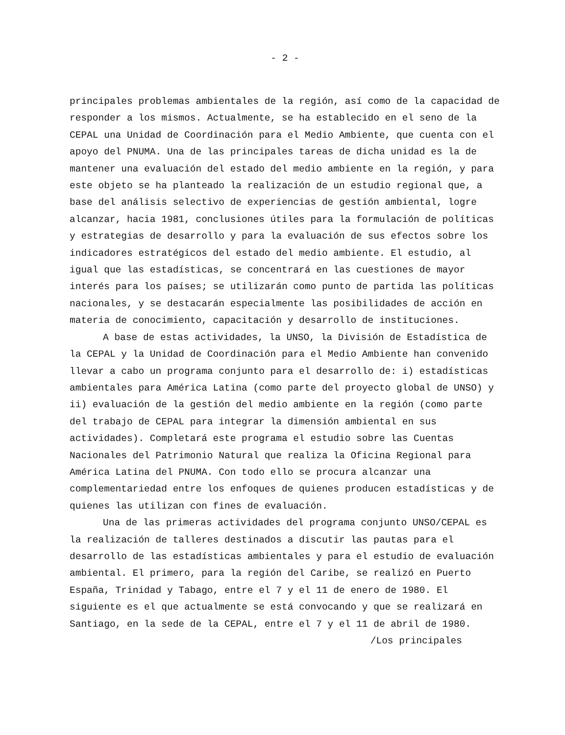- 2 -
principales problemas ambientales de la región, así como de la capacidad de responder a los mismos. Actualmente, se ha establecido en el seno de la CEPAL una Unidad de Coordinación para el Medio Ambiente, que cuenta con el apoyo del PNUMA. Una de las principales tareas de dicha unidad es la de mantener una evaluación del estado del medio ambiente en la región, y para este objeto se ha planteado la realización de un estudio regional que, a base del análisis selectivo de experiencias de gestión ambiental, logre alcanzar, hacia 1981, conclusiones útiles para la formulación de políticas y estrategias de desarrollo y para la evaluación de sus efectos sobre los indicadores estratégicos del estado del medio ambiente. El estudio, al igual que las estadísticas, se concentrará en las cuestiones de mayor interés para los países; se utilizarán como punto de partida las políticas nacionales, y se destacarán especialmente las posibilidades de acción en materia de conocimiento, capacitación y desarrollo de instituciones.
A base de estas actividades, la UNSO, la División de Estadística de la CEPAL y la Unidad de Coordinación para el Medio Ambiente han convenido llevar a cabo un programa conjunto para el desarrollo de: i) estadísticas ambientales para América Latina (como parte del proyecto global de UNSO) y ii) evaluación de la gestión del medio ambiente en la región (como parte del trabajo de CEPAL para integrar la dimensión ambiental en sus actividades). Completará este programa el estudio sobre las Cuentas Nacionales del Patrimonio Natural que realiza la Oficina Regional para América Latina del PNUMA. Con todo ello se procura alcanzar una complementariedad entre los enfoques de quienes producen estadísticas y de quienes las utilizan con fines de evaluación.
Una de las primeras actividades del programa conjunto UNSO/CEPAL es la realización de talleres destinados a discutir las pautas para el desarrollo de las estadísticas ambientales y para el estudio de evaluación ambiental. El primero, para la región del Caribe, se realizó en Puerto España, Trinidad y Tabago, entre el 7 y el 11 de enero de 1980. El siguiente es el que actualmente se está convocando y que se realizará en Santiago, en la sede de la CEPAL, entre el 7 y el 11 de abril de 1980.
/Los principales